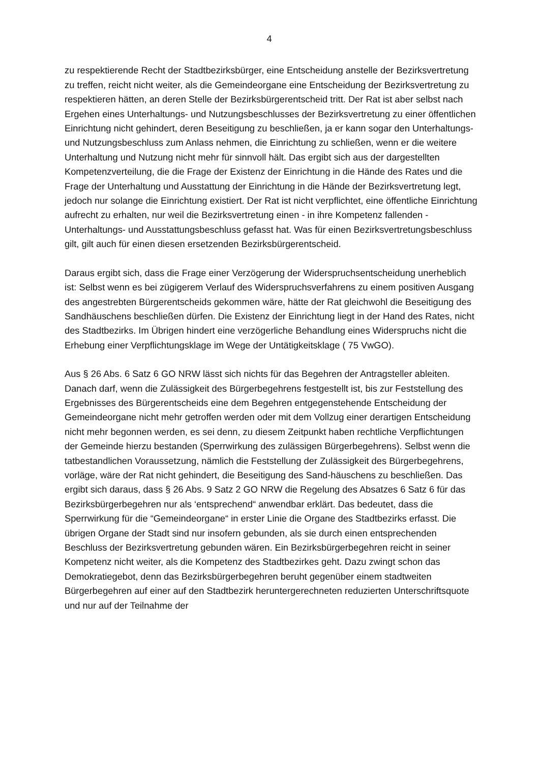4
zu respektierende Recht der Stadtbezirksbürger, eine Entscheidung anstelle der Bezirksvertretung zu treffen, reicht nicht weiter, als die Gemeindeorgane eine Entscheidung der Bezirksvertretung zu respektieren hätten, an deren Stelle der Bezirksbürgerentscheid tritt. Der Rat ist aber selbst nach Ergehen eines Unterhaltungs- und Nutzungsbeschlusses der Bezirksvertretung zu einer öffentlichen Einrichtung nicht gehindert, deren Beseitigung zu beschließen, ja er kann sogar den Unterhaltungs- und Nutzungsbeschluss zum Anlass nehmen, die Einrichtung zu schließen, wenn er die weitere Unterhaltung und Nutzung nicht mehr für sinnvoll hält. Das ergibt sich aus der dargestellten Kompetenzverteilung, die die Frage der Existenz der Einrichtung in die Hände des Rates und die Frage der Unterhaltung und Ausstattung der Einrichtung in die Hände der Bezirksvertretung legt, jedoch nur solange die Einrichtung existiert. Der Rat ist nicht verpflichtet, eine öffentliche Einrichtung aufrecht zu erhalten, nur weil die Bezirksvertretung einen - in ihre Kompetenz fallenden - Unterhaltungs- und Ausstattungsbeschluss gefasst hat. Was für einen Bezirksvertretungsbeschluss gilt, gilt auch für einen diesen ersetzenden Bezirksbürgerentscheid.
Daraus ergibt sich, dass die Frage einer Verzögerung der Widerspruchsentscheidung unerheblich ist: Selbst wenn es bei zügigerem Verlauf des Widerspruchsverfahrens zu einem positiven Ausgang des angestrebten Bürgerentscheids gekommen wäre, hätte der Rat gleichwohl die Beseitigung des Sandhäuschens beschließen dürfen. Die Existenz der Einrichtung liegt in der Hand des Rates, nicht des Stadtbezirks. Im Übrigen hindert eine verzögerliche Behandlung eines Widerspruchs nicht die Erhebung einer Verpflichtungsklage im Wege der Untätigkeitsklage ( 75 VwGO).
Aus § 26 Abs. 6 Satz 6 GO NRW lässt sich nichts für das Begehren der Antragsteller ableiten. Danach darf, wenn die Zulässigkeit des Bürgerbegehrens festgestellt ist, bis zur Feststellung des Ergebnisses des Bürgerentscheids eine dem Begehren entgegenstehende Entscheidung der Gemeindeorgane nicht mehr getroffen werden oder mit dem Vollzug einer derartigen Entscheidung nicht mehr begonnen werden, es sei denn, zu diesem Zeitpunkt haben rechtliche Verpflichtungen der Gemeinde hierzu bestanden (Sperrwirkung des zulässigen Bürgerbegehrens). Selbst wenn die tatbestandlichen Voraussetzung, nämlich die Feststellung der Zulässigkeit des Bürgerbegehrens, vorläge, wäre der Rat nicht gehindert, die Beseitigung des Sand-häuschens zu beschließen. Das ergibt sich daraus, dass § 26 Abs. 9 Satz 2 GO NRW die Regelung des Absatzes 6 Satz 6 für das Bezirksbürgerbegehren nur als ‘entsprechend“ anwendbar erklärt. Das bedeutet, dass die Sperrwirkung für die “Gemeindeorgane“ in erster Linie die Organe des Stadtbezirks erfasst. Die übrigen Organe der Stadt sind nur insofern gebunden, als sie durch einen entsprechenden Beschluss der Bezirksvertretung gebunden wären. Ein Bezirksbürgerbegehren reicht in seiner Kompetenz nicht weiter, als die Kompetenz des Stadtbezirkes geht. Dazu zwingt schon das Demokratiegebot, denn das Bezirksbürgerbegehren beruht gegenüber einem stadtweiten Bürgerbegehren auf einer auf den Stadtbezirk heruntergerechneten reduzierten Unterschriftsquote und nur auf der Teilnahme der